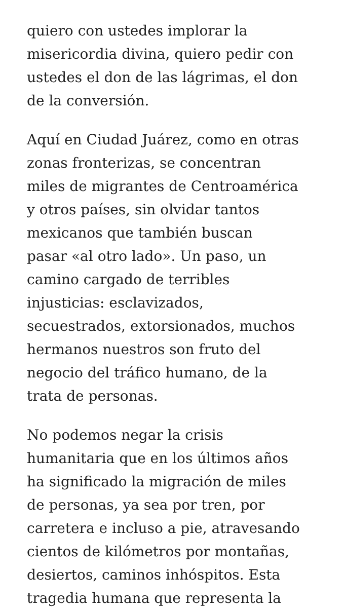quiero con ustedes implorar la
misericordia divina, quiero pedir con
ustedes el don de las lágrimas, el don
de la conversión.
Aquí en Ciudad Juárez, como en otras
zonas fronterizas, se concentran
miles de migrantes de Centroamérica
y otros países, sin olvidar tantos
mexicanos que también buscan
pasar «al otro lado». Un paso, un
camino cargado de terribles
injusticias: esclavizados,
secuestrados, extorsionados, muchos
hermanos nuestros son fruto del
negocio del tráfico humano, de la
trata de personas.
No podemos negar la crisis
humanitaria que en los últimos años
ha significado la migración de miles
de personas, ya sea por tren, por
carretera e incluso a pie, atravesando
cientos de kilómetros por montañas,
desiertos, caminos inhóspitos. Esta
tragedia humana que representa la